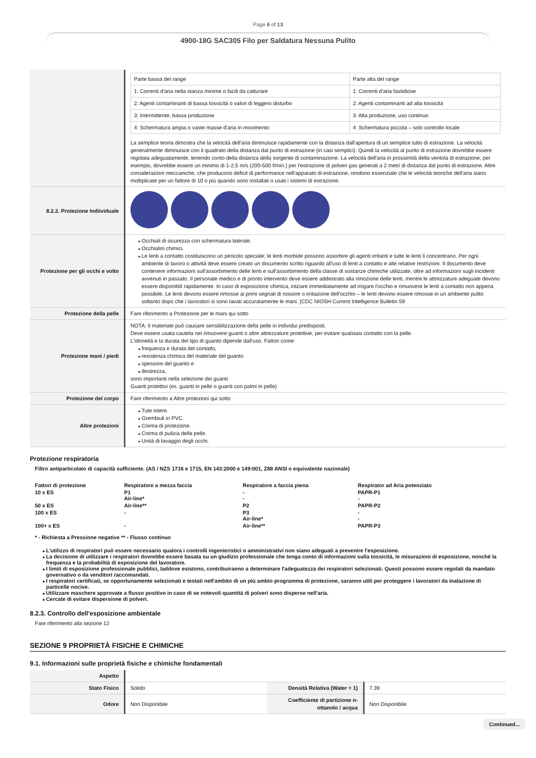Page 6 of 13
4900-18G SAC305 Filo per Saldatura Nessuna Pulito
| | / Parte bassa del range / Parte alta del range / / 1: Correnti d'aria nella stanza minime o facili da catturare / 1: Correnti d'aria fastidiose / / 2: Agenti contaminanti di bassa tossicità o valori di leggero disturbo / 2: Agenti contaminanti ad alta tossicità / / 3: Intermittente, bassa produzione / 3: Alta produzione, uso continuo / / 4: Schermatura ampia o vaste masse d'aria in movimento / 4: Schermatura piccola – solo controllo locale / La semplice teoria dimostra che la velocità dell'aria diminuisce rapidamente con la distanza dall'apertura di un semplice tubo di estrazione. La velocità generalmente diminuisce con il quadrato della distanza dal punto di estrazione (in casi semplici). Quindi la velocità al punto di estrazione dovrebbe essere regolata adeguatamente, tenendo conto della distanza della sorgente di contaminazione. La velocità dell'aria in prossimità della ventola di estrazione, per esempio, dovrebbe essere un minimo di 1-2,5 m/s (200-500 f/min.) per l'estrazione di polveri gas generati a 2 metri di distanza dal punto di estrazione. Altre considerazioni meccaniche, che producono deficit di performance nell'apparato di estrazione, rendono essenziale che le velocità teoriche dell'aria siano moltiplicate per un fattore di 10 o più quando sono installati o usati i sistemi di estrazione. |
| 8.2.2. Protezione Indiividuale | |
| Protezione per gli occhi e volto | Occhiali di sicurezza con schermatura laterale. Occhialini chimici. Le lenti a contatto costituiscono un pericolo speciale; le lenti morbide possono assorbire gli agenti irritanti e tutte le lenti li concentrano. Per ogni ambiente di lavoro o attività deve essere creato un documento scritto riguardo all'uso di lenti a contatto e alle relative restrizioni. Il documento deve contenere informazioni sull'assorbimento delle lenti e sull'assorbimento della classe di sostanze chimiche utilizzate, oltre ad informazioni sugli incidenti avvenuti in passato. Il personale medico e di pronto intervento deve essere addestrato alla rimozione delle lenti, mentre le attrezzature adeguate devono essere disponibili rapidamente. In caso di esposizione chimica, iniziare immediatamente ad irrigare l'occhio e rimuovere le lenti a contatto non appena possibile. Le lenti devono essere rimosse ai primi segnali di rossore o irritazione dell'occhio – le lenti devono essere rimosse in un ambiente pulito soltanto dopo che i lavoratori si sono lavati accuratamente le mani. [CDC NIOSH Current Intelligence Bulletin 59 |
| Protezione della pelle | Fare riferimento a Protezione per le mani qui sotto |
| Protezione mani / piedi | NOTA: Il materiale può causare sensibilizzazione della pelle in individui predisposti. Deve essere usata cautela nel rimuovere guanti o altre attrezzature protettive, per evitare qualsiasi contatto con la pelle. L'idoneità e la durata del tipo di guanto dipende dall'uso. Fattori come: frequenza e durata del contatto, resistenza chimica del materiale del guanto spessore del guanto e destrezza, sono importanti nella selezione dei guanti Guanti protettivi (es. guanti in pelle o guanti con palmi in pelle) |
| Protezione del corpo | Fare riferimento a Altre protezioni qui sotto |
| Altre protezioni | Tute intere. Grembiuli in PVC. Crema di protezione. Crema di pulizia della pelle. Unità di lavaggio degli occhi. |
Protezione respiratoria
Filtro antiparticolato di capacità sufficiente. (AS / NZS 1716 e 1715, EN 143:2000 e 149:001, Z88 ANSI o equivalente nazionale)
| Fattori di protezione | Respiratore a mezza faccia | Respiratore a faccia piena | Respirator ad Aria potenziato |
| --- | --- | --- | --- |
| 10 x ES | P1 Air-line* | - - | PAPR-P1 - |
| 50 x ES | Air-line** | P2 | PAPR-P2 |
| 100 x ES | - | P3 Air-line* | - - |
| 100+ x ES | - | Air-line** | PAPR-P3 |
* - Richiesta a Pressione negative ** - Flusso continuo
L'utilizzo di respiratori può essere necessario qualora i controlli ingenieristici o amministrativi non siano adeguati a prevenire l'esposizione.
La decisione di utilizzare i respiratori dovrebbe essere basata su un giudizio professionale che tenga conto di informazioni sulla tossicità, le misurazioni di esposizione, nonché la frequenza e la probabilità di esposizione del lavoratore.
I limiti di esposizione professionale pubblici, laddove esistono, contribuiranno a determinare l'adeguatezza dei respiratori selezionati. Questi possono essere regolati da mandato governativo o da venditori raccomandati.
I respiratori certificati, se opportunamente selezionati e testati nell'ambito di un più ambio programma di protezione, saranno utili per proteggere i lavoratori da inalazione di particelle nocive.
Utilizzare maschere approvate a flusso positivo in caso di se notevoli quantità di polveri sono disperse nell'aria.
Cercate di evitare dispersione di polveri.
8.2.3. Controllo dell'esposizione ambientale
Fare riferimento alla sezione 12
SEZIONE 9 PROPRIETÀ FISICHE E CHIMICHE
9.1. Informazioni sulle proprietà fisiche e chimiche fondamentali
| Aspetto | | | |
| Stato Fisico | Solido | Densità Relativa (Water = 1) | 7.39 |
| Odore | Non Disponibile | Coefficiente di partizione n-ottanolo / acqua | Non Disponibile |
Continued...